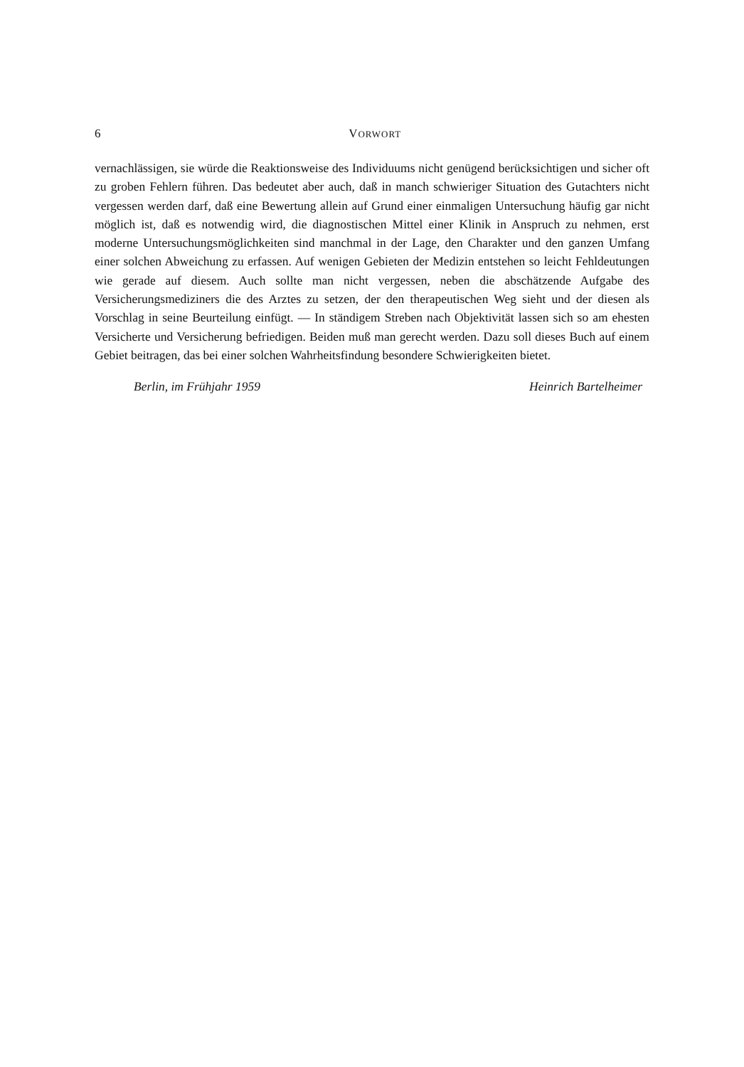6
VORWORT
vernachlässigen, sie würde die Reaktionsweise des Individuums nicht genügend berücksichtigen und sicher oft zu groben Fehlern führen. Das bedeutet aber auch, daß in manch schwieriger Situation des Gutachters nicht vergessen werden darf, daß eine Bewertung allein auf Grund einer einmaligen Untersuchung häufig gar nicht möglich ist, daß es notwendig wird, die diagnostischen Mittel einer Klinik in Anspruch zu nehmen, erst moderne Untersuchungsmöglichkeiten sind manchmal in der Lage, den Charakter und den ganzen Umfang einer solchen Abweichung zu erfassen. Auf wenigen Gebieten der Medizin entstehen so leicht Fehldeutungen wie gerade auf diesem. Auch sollte man nicht vergessen, neben die abschätzende Aufgabe des Versicherungsmediziners die des Arztes zu setzen, der den therapeutischen Weg sieht und der diesen als Vorschlag in seine Beurteilung einfügt. — In ständigem Streben nach Objektivität lassen sich so am ehesten Versicherte und Versicherung befriedigen. Beiden muß man gerecht werden. Dazu soll dieses Buch auf einem Gebiet beitragen, das bei einer solchen Wahrheitsfindung besondere Schwierigkeiten bietet.
Berlin, im Frühjahr 1959 Heinrich Bartelheimer